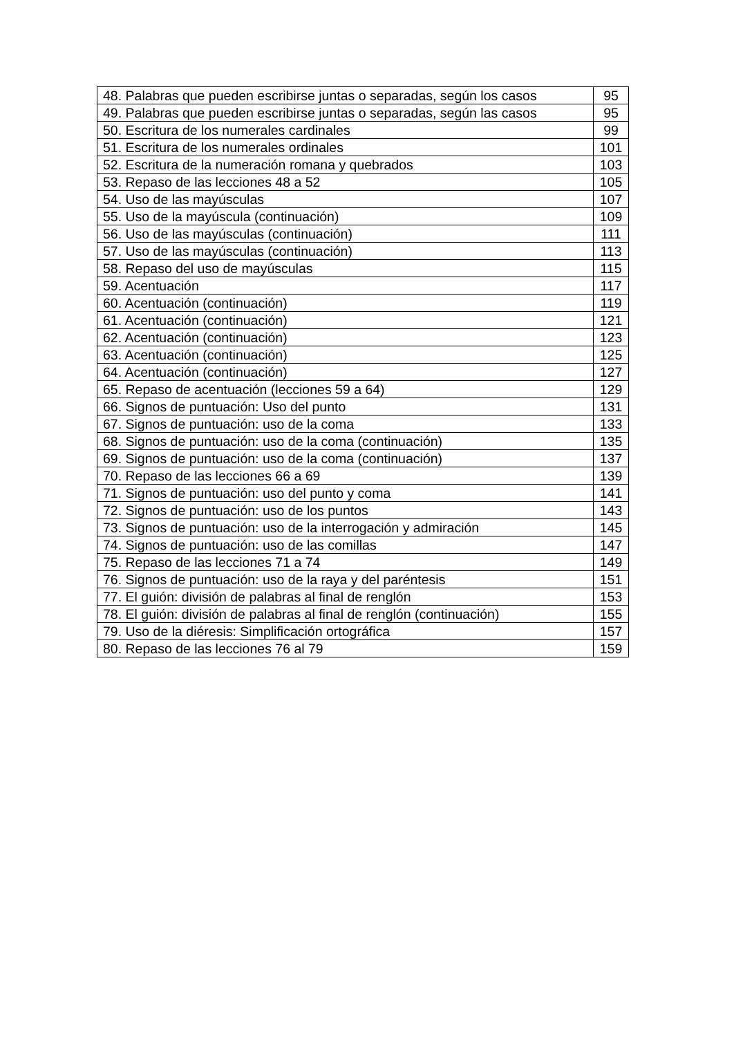| 48. Palabras que pueden escribirse juntas o separadas, según los casos | 95 |
| 49. Palabras que pueden escribirse juntas o separadas, según las casos | 95 |
| 50. Escritura de los numerales cardinales | 99 |
| 51. Escritura de los numerales ordinales | 101 |
| 52. Escritura de la numeración romana y quebrados | 103 |
| 53. Repaso de las lecciones 48 a 52 | 105 |
| 54. Uso de las mayúsculas | 107 |
| 55. Uso de la mayúscula (continuación) | 109 |
| 56. Uso de las mayúsculas (continuación) | 111 |
| 57. Uso de las mayúsculas (continuación) | 113 |
| 58. Repaso del uso de mayúsculas | 115 |
| 59. Acentuación | 117 |
| 60. Acentuación (continuación) | 119 |
| 61. Acentuación (continuación) | 121 |
| 62. Acentuación (continuación) | 123 |
| 63. Acentuación (continuación) | 125 |
| 64. Acentuación (continuación) | 127 |
| 65. Repaso de acentuación (lecciones 59 a 64) | 129 |
| 66. Signos de puntuación: Uso del punto | 131 |
| 67. Signos de puntuación: uso de la coma | 133 |
| 68. Signos de puntuación: uso de la coma (continuación) | 135 |
| 69. Signos de puntuación: uso de la coma (continuación) | 137 |
| 70. Repaso de las lecciones 66 a 69 | 139 |
| 71. Signos de puntuación: uso del punto y coma | 141 |
| 72. Signos de puntuación: uso de los puntos | 143 |
| 73. Signos de puntuación: uso de la interrogación y admiración | 145 |
| 74. Signos de puntuación: uso de las comillas | 147 |
| 75. Repaso de las lecciones 71 a 74 | 149 |
| 76. Signos de puntuación: uso de la raya y del paréntesis | 151 |
| 77. El guión: división de palabras al final de renglón | 153 |
| 78. El guión: división de palabras al final de renglón (continuación) | 155 |
| 79. Uso de la diéresis: Simplificación ortográfica | 157 |
| 80. Repaso de las lecciones 76 al 79 | 159 |